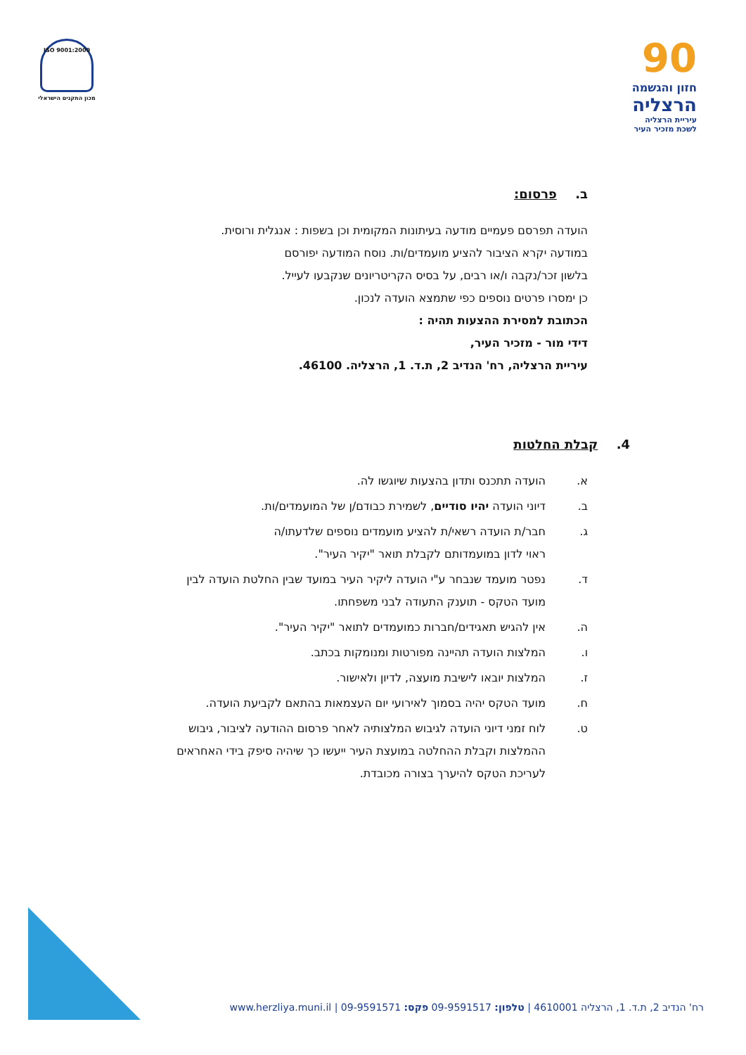90
חזון והגשמה
הרצליה
עיריית הרצליה
לשכת מזכיר העיר
ISO 9001:2000
מכון התקנים הישראלי
ב. פרסום:
הועדה תפרסם פעמיים מודעה בעיתונות המקומית וכן בשפות : אנגלית ורוסית.
במודעה יקרא הציבור להציע מועמדים/ות. נוסח המודעה יפורסם
בלשון זכר/נקבה ו/או רבים, על בסיס הקריטריונים שנקבעו לעייל.
כן ימסרו פרטים נוספים כפי שתמצא הועדה לנכון.
הכתובת למסירת ההצעות תהיה :
דידי מור - מזכיר העיר,
עיריית הרצליה, רח' הנדיב 2, ת.ד. 1, הרצליה. 46100.
4. קבלת החלטות
א. הועדה תתכנס ותדון בהצעות שיוגשו לה.
ב. דיוני הועדה יהיו סודיים, לשמירת כבודם/ן של המועמדים/ות.
ג. חבר/ת הועדה רשאי/ת להציע מועמדים נוספים שלדעתו/ה
ראוי לדון במועמדותם לקבלת תואר "יקיר העיר".
ד. נפטר מועמד שנבחר ע"י הועדה ליקיר העיר במועד שבין החלטת הועדה לבין
מועד הטקס - תוענק התעודה לבני משפחתו.
ה. אין להגיש תאגידים/חברות כמועמדים לתואר "יקיר העיר".
ו. המלצות הועדה תהיינה מפורטות ומנומקות בכתב.
ז. המלצות יובאו לישיבת מועצה, לדיון ולאישור.
ח. מועד הטקס יהיה בסמוך לאירועי יום העצמאות בהתאם לקביעת הועדה.
ט. לוח זמני דיוני הועדה לגיבוש המלצותיה לאחר פרסום ההודעה לציבור, גיבוש
ההמלצות וקבלת ההחלטה במועצת העיר ייעשו כך שיהיה סיפק בידי האחראים
לעריכת הטקס להיערך בצורה מכובדת.
רח' הנדיב 2, ת.ד. 1, הרצליה 4610001 | טלפון: 09-9591517 פקס: 09-9591571 | www.herzliya.muni.il